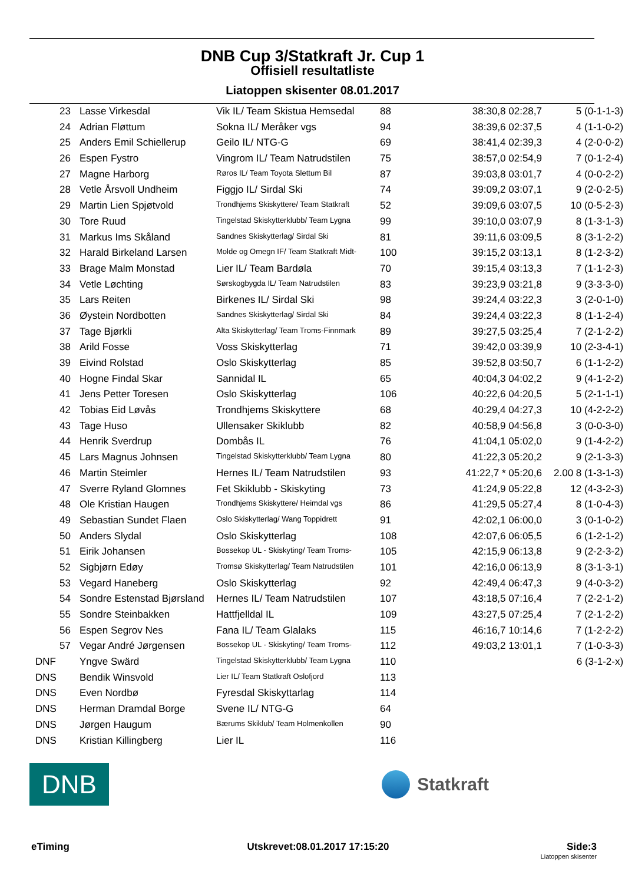DNB Cup 3/Statkraft Jr. Cup 1
Offisiell resultatliste
Liatoppen skisenter 08.01.2017
| 23 | Lasse Virkesdal | Vik IL/ Team Skistua Hemsedal | 88 | 38:30,8 02:28,7 | 5 (0-1-1-3) |
| 24 | Adrian Fløttum | Sokna IL/ Meråker vgs | 94 | 38:39,6 02:37,5 | 4 (1-1-0-2) |
| 25 | Anders Emil Schiellerup | Geilo IL/ NTG-G | 69 | 38:41,4 02:39,3 | 4 (2-0-0-2) |
| 26 | Espen Fystro | Vingrom IL/ Team Natrudstilen | 75 | 38:57,0 02:54,9 | 7 (0-1-2-4) |
| 27 | Magne Harborg | Røros IL/ Team Toyota Slettum Bil | 87 | 39:03,8 03:01,7 | 4 (0-0-2-2) |
| 28 | Vetle Årsvoll Undheim | Figgjo IL/ Sirdal Ski | 74 | 39:09,2 03:07,1 | 9 (2-0-2-5) |
| 29 | Martin Lien Spjøtvold | Trondhjems Skiskyttere/ Team Statkraft | 52 | 39:09,6 03:07,5 | 10 (0-5-2-3) |
| 30 | Tore Ruud | Tingelstad Skiskytterklubb/ Team Lygna | 99 | 39:10,0 03:07,9 | 8 (1-3-1-3) |
| 31 | Markus Ims Skåland | Sandnes Skiskytterlag/ Sirdal Ski | 81 | 39:11,6 03:09,5 | 8 (3-1-2-2) |
| 32 | Harald Birkeland Larsen | Molde og Omegn IF/ Team Statkraft Midt- | 100 | 39:15,2 03:13,1 | 8 (1-2-3-2) |
| 33 | Brage Malm Monstad | Lier IL/ Team Bardøla | 70 | 39:15,4 03:13,3 | 7 (1-1-2-3) |
| 34 | Vetle Løchting | Sørskogbygda IL/ Team Natrudstilen | 83 | 39:23,9 03:21,8 | 9 (3-3-3-0) |
| 35 | Lars Reiten | Birkenes IL/ Sirdal Ski | 98 | 39:24,4 03:22,3 | 3 (2-0-1-0) |
| 36 | Øystein Nordbotten | Sandnes Skiskytterlag/ Sirdal Ski | 84 | 39:24,4 03:22,3 | 8 (1-1-2-4) |
| 37 | Tage Bjørkli | Alta Skiskytterlag/ Team Troms-Finnmark | 89 | 39:27,5 03:25,4 | 7 (2-1-2-2) |
| 38 | Arild Fosse | Voss Skiskytterlag | 71 | 39:42,0 03:39,9 | 10 (2-3-4-1) |
| 39 | Eivind Rolstad | Oslo Skiskytterlag | 85 | 39:52,8 03:50,7 | 6 (1-1-2-2) |
| 40 | Hogne Findal Skar | Sannidal IL | 65 | 40:04,3 04:02,2 | 9 (4-1-2-2) |
| 41 | Jens Petter Toresen | Oslo Skiskytterlag | 106 | 40:22,6 04:20,5 | 5 (2-1-1-1) |
| 42 | Tobias Eid Løvås | Trondhjems Skiskyttere | 68 | 40:29,4 04:27,3 | 10 (4-2-2-2) |
| 43 | Tage Huso | Ullensaker Skiklubb | 82 | 40:58,9 04:56,8 | 3 (0-0-3-0) |
| 44 | Henrik Sverdrup | Dombås IL | 76 | 41:04,1 05:02,0 | 9 (1-4-2-2) |
| 45 | Lars Magnus Johnsen | Tingelstad Skiskytterklubb/ Team Lygna | 80 | 41:22,3 05:20,2 | 9 (2-1-3-3) |
| 46 | Martin Steimler | Hernes IL/ Team Natrudstilen | 93 | 41:22,7 * 05:20,6 | 2.00 8 (1-3-1-3) |
| 47 | Sverre Ryland Glomnes | Fet Skiklubb - Skiskyting | 73 | 41:24,9 05:22,8 | 12 (4-3-2-3) |
| 48 | Ole Kristian Haugen | Trondhjems Skiskyttere/ Heimdal vgs | 86 | 41:29,5 05:27,4 | 8 (1-0-4-3) |
| 49 | Sebastian Sundet Flaen | Oslo Skiskytterlag/ Wang Toppidrett | 91 | 42:02,1 06:00,0 | 3 (0-1-0-2) |
| 50 | Anders Slydal | Oslo Skiskytterlag | 108 | 42:07,6 06:05,5 | 6 (1-2-1-2) |
| 51 | Eirik Johansen | Bossekop UL - Skiskyting/ Team Troms- | 105 | 42:15,9 06:13,8 | 9 (2-2-3-2) |
| 52 | Sigbjørn Edøy | Tromsø Skiskytterlag/ Team Natrudstilen | 101 | 42:16,0 06:13,9 | 8 (3-1-3-1) |
| 53 | Vegard Haneberg | Oslo Skiskytterlag | 92 | 42:49,4 06:47,3 | 9 (4-0-3-2) |
| 54 | Sondre Estenstad Bjørsland | Hernes IL/ Team Natrudstilen | 107 | 43:18,5 07:16,4 | 7 (2-2-1-2) |
| 55 | Sondre Steinbakken | Hattfjelldal IL | 109 | 43:27,5 07:25,4 | 7 (2-1-2-2) |
| 56 | Espen Segrov Nes | Fana IL/ Team Glalaks | 115 | 46:16,7 10:14,6 | 7 (1-2-2-2) |
| 57 | Vegar André Jørgensen | Bossekop UL - Skiskyting/ Team Troms- | 112 | 49:03,2 13:01,1 | 7 (1-0-3-3) |
| DNF | Yngve Swärd | Tingelstad Skiskytterklubb/ Team Lygna | 110 | | 6 (3-1-2-x) |
| DNS | Bendik Winsvold | Lier IL/ Team Statkraft Oslofjord | 113 | | |
| DNS | Even Nordbø | Fyresdal Skiskyttarlag | 114 | | |
| DNS | Herman Dramdal Borge | Svene IL/ NTG-G | 64 | | |
| DNS | Jørgen Haugum | Bærums Skiklub/ Team Holmenkollen | 90 | | |
| DNS | Kristian Killingberg | Lier IL | 116 | | |
DNB
Statkraft
eTiming Utskrevet:08.01.2017 17:15:20 Side:3
Liatoppen skisenter